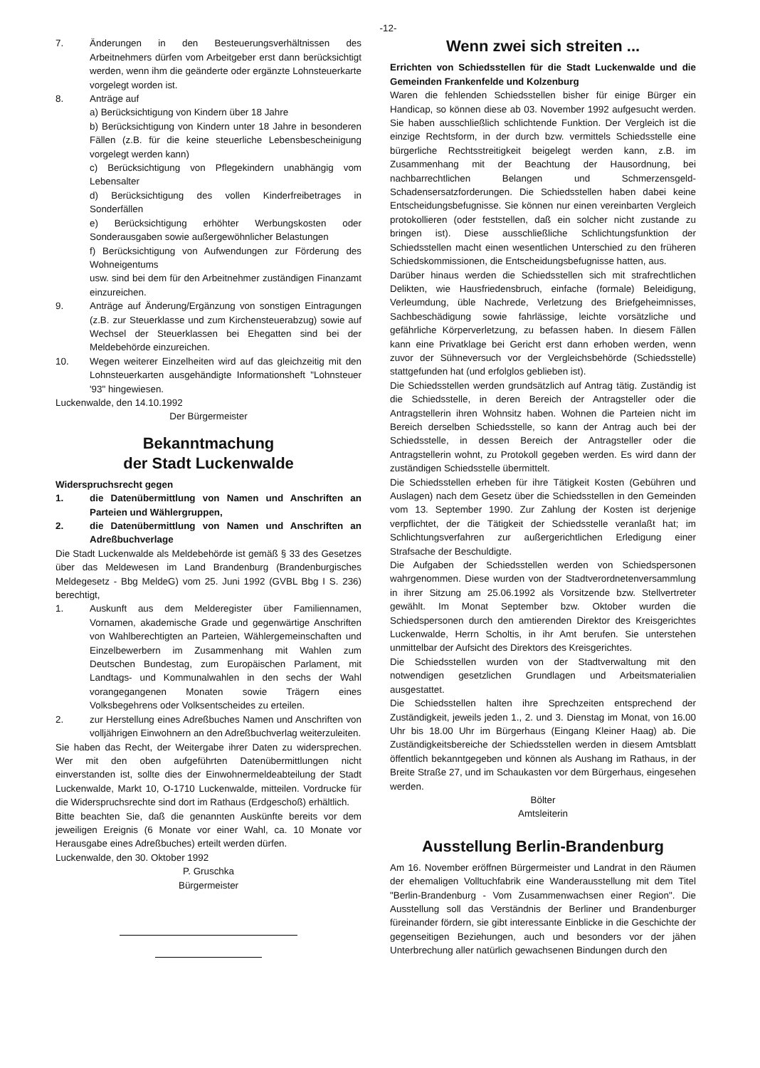-12-
7. Änderungen in den Besteuerungsverhältnissen des Arbeitnehmers dürfen vom Arbeitgeber erst dann berücksichtigt werden, wenn ihm die geänderte oder ergänzte Lohnsteuerkarte vorgelegt worden ist.
8. Anträge auf
a) Berücksichtigung von Kindern über 18 Jahre
b) Berücksichtigung von Kindern unter 18 Jahre in besonderen Fällen (z.B. für die keine steuerliche Lebensbescheinigung vorgelegt werden kann)
c) Berücksichtigung von Pflegekindern unabhängig vom Lebensalter
d) Berücksichtigung des vollen Kinderfreibetrages in Sonderfällen
e) Berücksichtigung erhöhter Werbungskosten oder Sonderausgaben sowie außergewöhnlicher Belastungen
f) Berücksichtigung von Aufwendungen zur Förderung des Wohneigentums
usw. sind bei dem für den Arbeitnehmer zuständigen Finanzamt einzureichen.
9. Anträge auf Änderung/Ergänzung von sonstigen Eintragungen (z.B. zur Steuerklasse und zum Kirchensteuerabzug) sowie auf Wechsel der Steuerklassen bei Ehegatten sind bei der Meldebehörde einzureichen.
10. Wegen weiterer Einzelheiten wird auf das gleichzeitig mit den Lohnsteuerkarten ausgehändigte Informationsheft "Lohnsteuer '93" hingewiesen.
Luckenwalde, den 14.10.1992
Der Bürgermeister
Bekanntmachung
der Stadt Luckenwalde
Widerspruchsrecht gegen
1. die Datenübermittlung von Namen und Anschriften an Parteien und Wählergruppen,
2. die Datenübermittlung von Namen und Anschriften an Adreßbuchverlage
Die Stadt Luckenwalde als Meldebehörde ist gemäß § 33 des Gesetzes über das Meldewesen im Land Brandenburg (Brandenburgisches Meldegesetz - Bbg MeldeG) vom 25. Juni 1992 (GVBL Bbg I S. 236) berechtigt,
1. Auskunft aus dem Melderegister über Familiennamen, Vornamen, akademische Grade und gegenwärtige Anschriften von Wahlberechtigten an Parteien, Wählergemeinschaften und Einzelbewerbern im Zusammenhang mit Wahlen zum Deutschen Bundestag, zum Europäischen Parlament, mit Landtags- und Kommunalwahlen in den sechs der Wahl vorangegangenen Monaten sowie Trägern eines Volksbegehrens oder Volksentscheides zu erteilen.
2. zur Herstellung eines Adreßbuches Namen und Anschriften von volljährigen Einwohnern an den Adreßbuchverlag weiterzuleiten.
Sie haben das Recht, der Weitergabe ihrer Daten zu widersprechen. Wer mit den oben aufgeführten Datenübermittlungen nicht einverstanden ist, sollte dies der Einwohnermeldeabteilung der Stadt Luckenwalde, Markt 10, O-1710 Luckenwalde, mitteilen. Vordrucke für die Widerspruchsrechte sind dort im Rathaus (Erdgeschoß) erhältlich.
Bitte beachten Sie, daß die genannten Auskünfte bereits vor dem jeweiligen Ereignis (6 Monate vor einer Wahl, ca. 10 Monate vor Herausgabe eines Adreßbuches) erteilt werden dürfen.
Luckenwalde, den 30. Oktober 1992
P. Gruschka
Bürgermeister
Wenn zwei sich streiten ...
Errichten von Schiedsstellen für die Stadt Luckenwalde und die Gemeinden Frankenfelde und Kolzenburg
Waren die fehlenden Schiedsstellen bisher für einige Bürger ein Handicap, so können diese ab 03. November 1992 aufgesucht werden. Sie haben ausschließlich schlichtende Funktion. Der Vergleich ist die einzige Rechtsform, in der durch bzw. vermittels Schiedsstelle eine bürgerliche Rechtsstreitigkeit beigelegt werden kann, z.B. im Zusammenhang mit der Beachtung der Hausordnung, bei nachbarrechtlichen Belangen und Schmerzensgeld-Schadensersatzforderungen. Die Schiedsstellen haben dabei keine Entscheidungsbefugnisse. Sie können nur einen vereinbarten Vergleich protokollieren (oder feststellen, daß ein solcher nicht zustande zu bringen ist). Diese ausschließliche Schlichtungsfunktion der Schiedsstellen macht einen wesentlichen Unterschied zu den früheren Schiedskommissionen, die Entscheidungsbefugnisse hatten, aus.
Darüber hinaus werden die Schiedsstellen sich mit strafrechtlichen Delikten, wie Hausfriedensbruch, einfache (formale) Beleidigung, Verleumdung, üble Nachrede, Verletzung des Briefgeheimnisses, Sachbeschädigung sowie fahrlässige, leichte vorsätzliche und gefährliche Körperverletzung, zu befassen haben. In diesem Fällen kann eine Privatklage bei Gericht erst dann erhoben werden, wenn zuvor der Sühneversuch vor der Vergleichsbehörde (Schiedsstelle) stattgefunden hat (und erfolglos geblieben ist).
Die Schiedsstellen werden grundsätzlich auf Antrag tätig. Zuständig ist die Schiedsstelle, in deren Bereich der Antragsteller oder die Antragstellerin ihren Wohnsitz haben. Wohnen die Parteien nicht im Bereich derselben Schiedsstelle, so kann der Antrag auch bei der Schiedsstelle, in dessen Bereich der Antragsteller oder die Antragstellerin wohnt, zu Protokoll gegeben werden. Es wird dann der zuständigen Schiedsstelle übermittelt.
Die Schiedsstellen erheben für ihre Tätigkeit Kosten (Gebühren und Auslagen) nach dem Gesetz über die Schiedsstellen in den Gemeinden vom 13. September 1990. Zur Zahlung der Kosten ist derjenige verpflichtet, der die Tätigkeit der Schiedsstelle veranlaßt hat; im Schlichtungsverfahren zur außergerichtlichen Erledigung einer Strafsache der Beschuldigte.
Die Aufgaben der Schiedsstellen werden von Schiedspersonen wahrgenommen. Diese wurden von der Stadtverordnetenversammlung in ihrer Sitzung am 25.06.1992 als Vorsitzende bzw. Stellvertreter gewählt. Im Monat September bzw. Oktober wurden die Schiedspersonen durch den amtierenden Direktor des Kreisgerichtes Luckenwalde, Herrn Scholtis, in ihr Amt berufen. Sie unterstehen unmittelbar der Aufsicht des Direktors des Kreisgerichtes.
Die Schiedsstellen wurden von der Stadtverwaltung mit den notwendigen gesetzlichen Grundlagen und Arbeitsmaterialien ausgestattet.
Die Schiedsstellen halten ihre Sprechzeiten entsprechend der Zuständigkeit, jeweils jeden 1., 2. und 3. Dienstag im Monat, von 16.00 Uhr bis 18.00 Uhr im Bürgerhaus (Eingang Kleiner Haag) ab. Die Zuständigkeitsbereiche der Schiedsstellen werden in diesem Amtsblatt öffentlich bekanntgegeben und können als Aushang im Rathaus, in der Breite Straße 27, und im Schaukasten vor dem Bürgerhaus, eingesehen werden.
Bölter
Amtsleiterin
Ausstellung Berlin-Brandenburg
Am 16. November eröffnen Bürgermeister und Landrat in den Räumen der ehemaligen Volltuchfabrik eine Wanderausstellung mit dem Titel "Berlin-Brandenburg - Vom Zusammenwachsen einer Region". Die Ausstellung soll das Verständnis der Berliner und Brandenburger füreinander fördern, sie gibt interessante Einblicke in die Geschichte der gegenseitigen Beziehungen, auch und besonders vor der jähen Unterbrechung aller natürlich gewachsenen Bindungen durch den